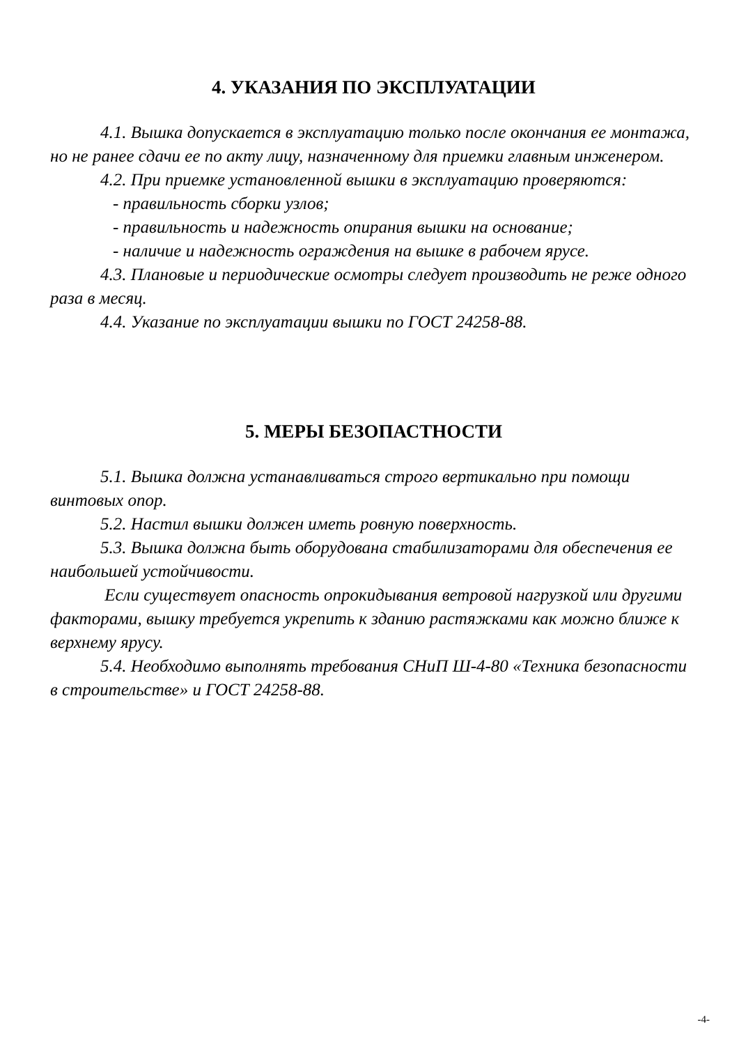4. УКАЗАНИЯ ПО ЭКСПЛУАТАЦИИ
4.1. Вышка допускается в эксплуатацию только после окончания ее монтажа, но не ранее сдачи ее по акту лицу, назначенному для приемки главным инженером.
4.2. При приемке установленной вышки в эксплуатацию проверяются:
- правильность сборки узлов;
- правильность и надежность опирания вышки на основание;
- наличие и надежность ограждения на вышке в рабочем ярусе.
4.3. Плановые и периодические осмотры следует производить не реже одного раза в месяц.
4.4. Указание по эксплуатации вышки по ГОСТ 24258-88.
5. МЕРЫ БЕЗОПАСТНОСТИ
5.1. Вышка должна устанавливаться строго вертикально при помощи винтовых опор.
5.2. Настил вышки должен иметь ровную поверхность.
5.3. Вышка должна быть оборудована стабилизаторами для обеспечения ее наибольшей устойчивости.
Если существует опасность опрокидывания ветровой нагрузкой или другими факторами, вышку требуется укрепить к зданию растяжками как можно ближе к верхнему ярусу.
5.4. Необходимо выполнять требования СНиП Ш-4-80 «Техника безопасности в строительстве» и ГОСТ 24258-88.
-4-